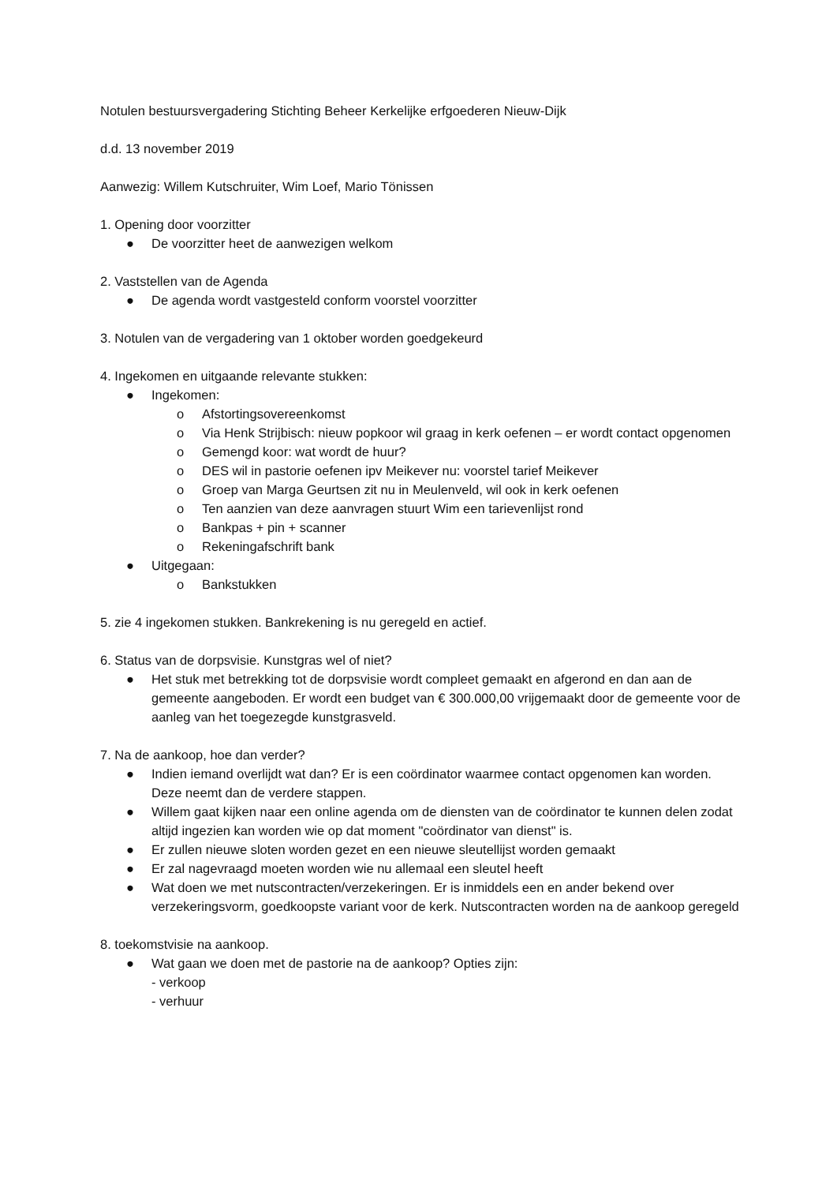Notulen bestuursvergadering Stichting Beheer Kerkelijke erfgoederen Nieuw-Dijk
d.d. 13 november 2019
Aanwezig: Willem Kutschruiter, Wim Loef, Mario Tönissen
1. Opening door voorzitter
● De voorzitter heet de aanwezigen welkom
2. Vaststellen van de Agenda
● De agenda wordt vastgesteld conform voorstel voorzitter
3. Notulen van de vergadering van 1 oktober worden goedgekeurd
4. Ingekomen en uitgaande relevante stukken:
● Ingekomen:
o Afstortingsovereenkomst
o Via Henk Strijbisch: nieuw popkoor wil graag in kerk oefenen – er wordt contact opgenomen
o Gemengd koor: wat wordt de huur?
o DES wil in pastorie oefenen ipv Meikever nu: voorstel tarief Meikever
o Groep van Marga Geurtsen zit nu in Meulenveld, wil ook in kerk oefenen
o Ten aanzien van deze aanvragen stuurt Wim een tarievenlijst rond
o Bankpas + pin + scanner
o Rekeningafschrift bank
● Uitgegaan:
o Bankstukken
5. zie 4 ingekomen stukken. Bankrekening is nu geregeld en actief.
6. Status van de dorpsvisie. Kunstgras wel of niet?
● Het stuk met betrekking tot de dorpsvisie wordt compleet gemaakt en afgerond en dan aan de gemeente aangeboden. Er wordt een budget van € 300.000,00 vrijgemaakt door de gemeente voor de aanleg van het toegezegde kunstgrasveld.
7. Na de aankoop, hoe dan verder?
● Indien iemand overlijdt wat dan? Er is een coördinator waarmee contact opgenomen kan worden. Deze neemt dan de verdere stappen.
● Willem gaat kijken naar een online agenda om de diensten van de coördinator te kunnen delen zodat altijd ingezien kan worden wie op dat moment "coördinator van dienst" is.
● Er zullen nieuwe sloten worden gezet en een nieuwe sleutellijst worden gemaakt
● Er zal nagevraagd moeten worden wie nu allemaal een sleutel heeft
● Wat doen we met nutscontracten/verzekeringen. Er is inmiddels een en ander bekend over verzekeringsvorm, goedkoopste variant voor de kerk. Nutscontracten worden na de aankoop geregeld
8. toekomstvisie na aankoop.
● Wat gaan we doen met de pastorie na de aankoop? Opties zijn:
- verkoop
- verhuur